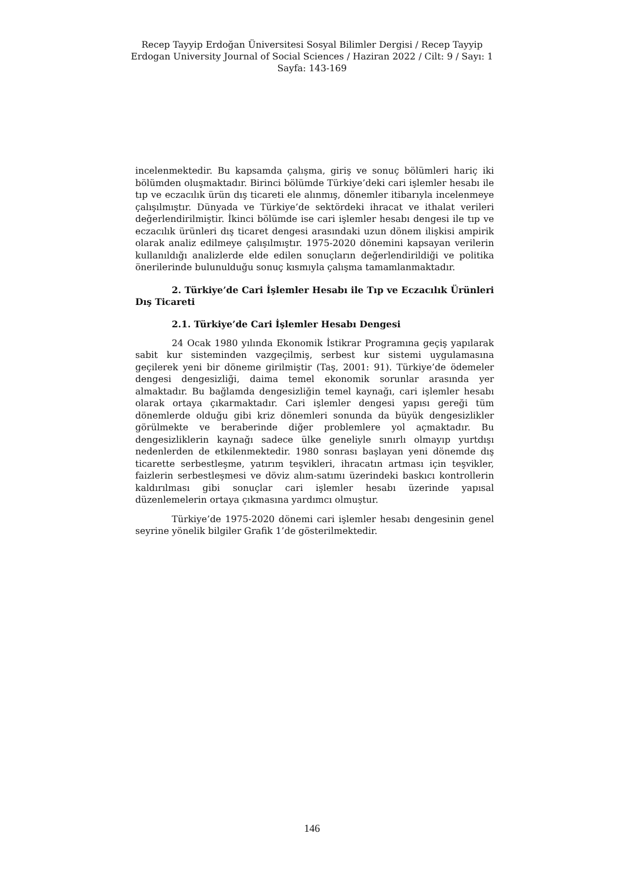Recep Tayyip Erdoğan Üniversitesi Sosyal Bilimler Dergisi / Recep Tayyip Erdogan University Journal of Social Sciences / Haziran 2022 / Cilt: 9 / Sayı: 1
Sayfa: 143-169
incelenmektedir. Bu kapsamda çalışma, giriş ve sonuç bölümleri hariç iki bölümden oluşmaktadır. Birinci bölümde Türkiye’deki cari işlemler hesabı ile tıp ve eczacılık ürün dış ticareti ele alınmış, dönemler itibarıyla incelenmeye çalışılmıştır. Dünyada ve Türkiye’de sektördeki ihracat ve ithalat verileri değerlendirilmiştir. İkinci bölümde ise cari işlemler hesabı dengesi ile tıp ve eczacılık ürünleri dış ticaret dengesi arasındaki uzun dönem ilişkisi ampirik olarak analiz edilmeye çalışılmıştır. 1975-2020 dönemini kapsayan verilerin kullanıldığı analizlerde elde edilen sonuçların değerlendirildiği ve politika önerilerinde bulunulduğu sonuç kısmıyla çalışma tamamlanmaktadır.
2. Türkiye’de Cari İşlemler Hesabı ile Tıp ve Eczacılık Ürünleri Dış Ticareti
2.1. Türkiye’de Cari İşlemler Hesabı Dengesi
24 Ocak 1980 yılında Ekonomik İstikrar Programına geçiş yapılarak sabit kur sisteminden vazgeçilmiş, serbest kur sistemi uygulamasına geçilerek yeni bir döneme girilmiştir (Taş, 2001: 91). Türkiye’de ödemeler dengesi dengesizliği, daima temel ekonomik sorunlar arasında yer almaktadır. Bu bağlamda dengesizliğin temel kaynağı, cari işlemler hesabı olarak ortaya çıkarmaktadır. Cari işlemler dengesi yapısı gereği tüm dönemlerde olduğu gibi kriz dönemleri sonunda da büyük dengesizlikler görülmekte ve beraberinde diğer problemlere yol açmaktadır. Bu dengesizliklerin kaynağı sadece ülke geneliyle sınırlı olmayıp yurtdışı nedenlerden de etkilenmektedir. 1980 sonrası başlayan yeni dönemde dış ticarette serbestleşme, yatırım teşvikleri, ihracatın artması için teşvikler, faizlerin serbestleşmesi ve döviz alım-satımı üzerindeki baskıcı kontrollerin kaldırılması gibi sonuçlar cari işlemler hesabı üzerinde yapısal düzenlemelerin ortaya çıkmasına yardımcı olmuştur.
Türkiye’de 1975-2020 dönemi cari işlemler hesabı dengesinin genel seyrine yönelik bilgiler Grafik 1’de gösterilmektedir.
146